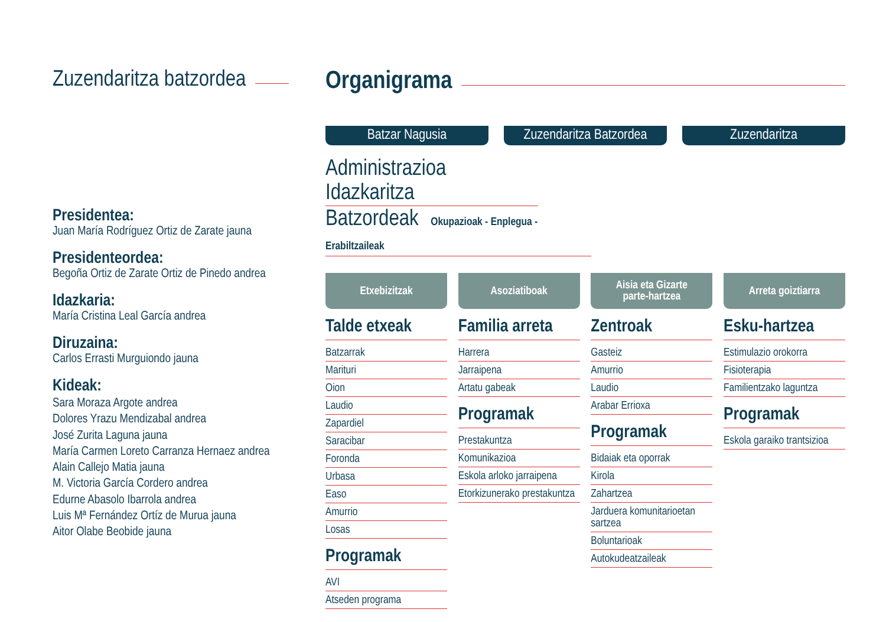Zuzendaritza batzordea
Presidentea:
Juan María Rodríguez Ortiz de Zarate jauna
Presidenteordea:
Begoña Ortiz de Zarate Ortiz de Pinedo andrea
Idazkaria:
María Cristina Leal García andrea
Diruzaina:
Carlos Errasti Murguiondo jauna
Kideak:
Sara Moraza Argote andrea
Dolores Yrazu Mendizabal andrea
José Zurita Laguna jauna
María Carmen Loreto Carranza Hernaez andrea
Alain Callejo Matia jauna
M. Victoria García Cordero andrea
Edurne Abasolo Ibarrola andrea
Luis Mª Fernández Ortíz de Murua jauna
Aitor Olabe Beobide jauna
Organigrama
Batzar Nagusia Zuzendaritza Batzordea
Zuzendaritza
Administrazioa Idazkaritza
Batzordeak Okupazioak - Enplegua - Erabiltzaileak
Etxebizitzak
Talde etxeak
Batzarrak
Marituri
Oion
Laudio
Zapardiel
Saracibar
Foronda
Urbasa
Easo
Amurrio
Losas
Programak
AVI
Atseden programa
Asoziatiboak
Familia arreta
Harrera
Jarraipena
Artatu gabeak
Programak
Prestakuntza
Komunikazioa
Eskola arloko jarraipena
Etorkizunerako prestakuntza
Aisia eta Gizarte
parte-hartzea
Zentroak
Gasteiz
Amurrio
Laudio
Arabar Errioxa
Programak
Bidaiak eta oporrak
Kirola
Zahartzea
Jarduera komunitarioetan sartzea
Boluntarioak
Autokudeatzaileak
Arreta goiztiarra
Esku-hartzea
Estimulazio orokorra
Fisioterapia
Familientzako laguntza
Programak
Eskola garaiko trantsizioa